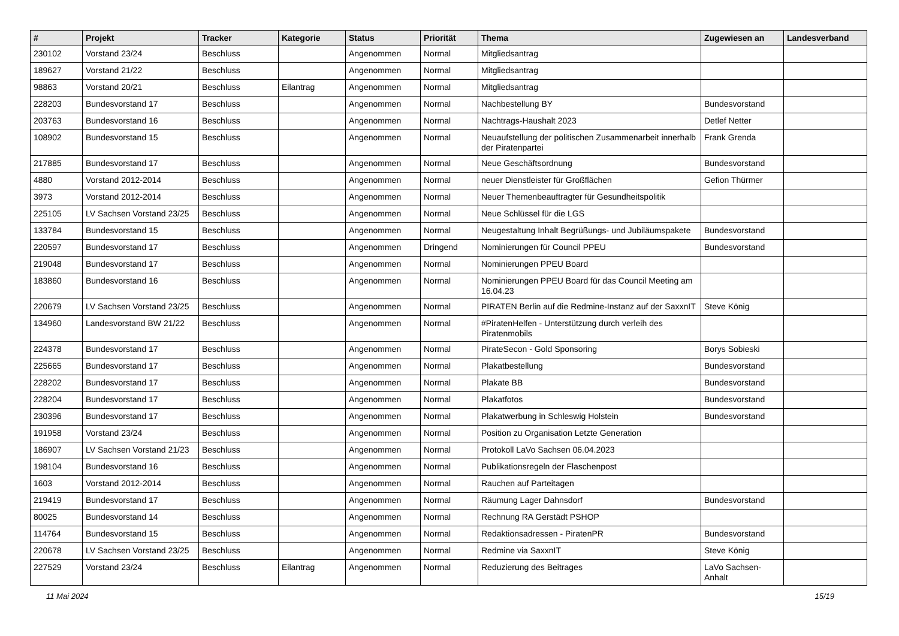| # | Projekt | Tracker | Kategorie | Status | Priorität | Thema | Zugewiesen an | Landesverband |
| --- | --- | --- | --- | --- | --- | --- | --- | --- |
| 230102 | Vorstand 23/24 | Beschluss | | Angenommen | Normal | Mitgliedsantrag | | |
| 189627 | Vorstand 21/22 | Beschluss | | Angenommen | Normal | Mitgliedsantrag | | |
| 98863 | Vorstand 20/21 | Beschluss | Eilantrag | Angenommen | Normal | Mitgliedsantrag | | |
| 228203 | Bundesvorstand 17 | Beschluss | | Angenommen | Normal | Nachbestellung BY | Bundesvorstand | |
| 203763 | Bundesvorstand 16 | Beschluss | | Angenommen | Normal | Nachtrags-Haushalt 2023 | Detlef Netter | |
| 108902 | Bundesvorstand 15 | Beschluss | | Angenommen | Normal | Neuaufstellung der politischen Zusammenarbeit innerhalb der Piratenpartei | Frank Grenda | |
| 217885 | Bundesvorstand 17 | Beschluss | | Angenommen | Normal | Neue Geschäftsordnung | Bundesvorstand | |
| 4880 | Vorstand 2012-2014 | Beschluss | | Angenommen | Normal | neuer Dienstleister für Großflächen | Gefion Thürmer | |
| 3973 | Vorstand 2012-2014 | Beschluss | | Angenommen | Normal | Neuer Themenbeauftragter für Gesundheitspolitik | | |
| 225105 | LV Sachsen Vorstand 23/25 | Beschluss | | Angenommen | Normal | Neue Schlüssel für die LGS | | |
| 133784 | Bundesvorstand 15 | Beschluss | | Angenommen | Normal | Neugestaltung Inhalt Begrüßungs- und Jubiläumspakete | Bundesvorstand | |
| 220597 | Bundesvorstand 17 | Beschluss | | Angenommen | Dringend | Nominierungen für Council PPEU | Bundesvorstand | |
| 219048 | Bundesvorstand 17 | Beschluss | | Angenommen | Normal | Nominierungen PPEU Board | | |
| 183860 | Bundesvorstand 16 | Beschluss | | Angenommen | Normal | Nominierungen PPEU Board für das Council Meeting am 16.04.23 | | |
| 220679 | LV Sachsen Vorstand 23/25 | Beschluss | | Angenommen | Normal | PIRATEN Berlin auf die Redmine-Instanz auf der SaxxnIT | Steve König | |
| 134960 | Landesvorstand BW 21/22 | Beschluss | | Angenommen | Normal | #PiratenHelfen - Unterstützung durch verleih des Piratenmobils | | |
| 224378 | Bundesvorstand 17 | Beschluss | | Angenommen | Normal | PirateSecon - Gold Sponsoring | Borys Sobieski | |
| 225665 | Bundesvorstand 17 | Beschluss | | Angenommen | Normal | Plakatbestellung | Bundesvorstand | |
| 228202 | Bundesvorstand 17 | Beschluss | | Angenommen | Normal | Plakate BB | Bundesvorstand | |
| 228204 | Bundesvorstand 17 | Beschluss | | Angenommen | Normal | Plakatfotos | Bundesvorstand | |
| 230396 | Bundesvorstand 17 | Beschluss | | Angenommen | Normal | Plakatwerbung in Schleswig Holstein | Bundesvorstand | |
| 191958 | Vorstand 23/24 | Beschluss | | Angenommen | Normal | Position zu Organisation Letzte Generation | | |
| 186907 | LV Sachsen Vorstand 21/23 | Beschluss | | Angenommen | Normal | Protokoll LaVo Sachsen 06.04.2023 | | |
| 198104 | Bundesvorstand 16 | Beschluss | | Angenommen | Normal | Publikationsregeln der Flaschenpost | | |
| 1603 | Vorstand 2012-2014 | Beschluss | | Angenommen | Normal | Rauchen auf Parteitagen | | |
| 219419 | Bundesvorstand 17 | Beschluss | | Angenommen | Normal | Räumung Lager Dahnsdorf | Bundesvorstand | |
| 80025 | Bundesvorstand 14 | Beschluss | | Angenommen | Normal | Rechnung RA Gerstädt PSHOP | | |
| 114764 | Bundesvorstand 15 | Beschluss | | Angenommen | Normal | Redaktionsadressen - PiratenPR | Bundesvorstand | |
| 220678 | LV Sachsen Vorstand 23/25 | Beschluss | | Angenommen | Normal | Redmine via SaxxnIT | Steve König | |
| 227529 | Vorstand 23/24 | Beschluss | Eilantrag | Angenommen | Normal | Reduzierung des Beitrages | LaVo Sachsen-Anhalt | |
11 Mai 2024 15/19